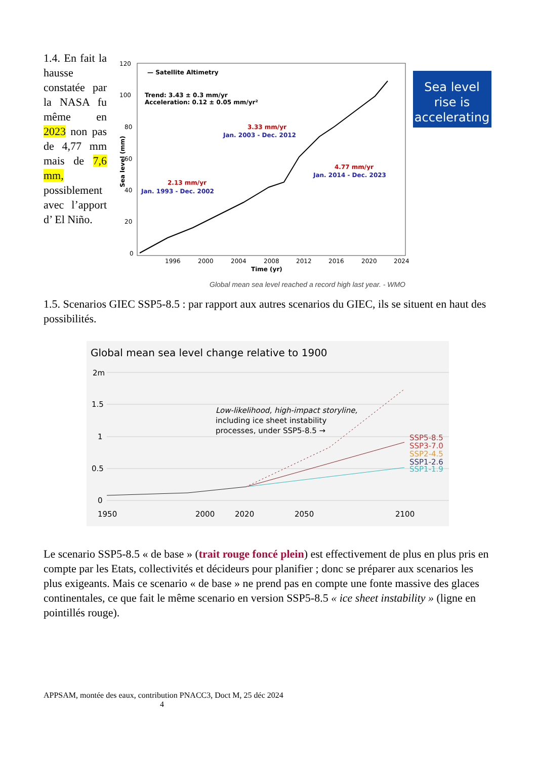1.4. En fait la hausse constatée par la NASA fu même en 2023 non pas de 4,77 mm mais de 7,6 mm, possiblement avec l’apport d’ El Niño.
— Satellite Altimetry
Trend: 3.43 ± 0.3 mm/yr
Acceleration: 0.12 ± 0.05 mm/yr²
2.13 mm/yr
Jan. 1993 - Dec. 2002
3.33 mm/yr
Jan. 2003 - Dec. 2012
4.77 mm/yr
Jan. 2014 - Dec. 2023
120
100
80
60
40
20
0
1996
2000
2004
2008
2012
2016
2020
2024
Time (yr)
Sea level (mm)
Sea level
rise is
accelerating
Global mean sea level reached a record high last year. - WMO
1.5. Scenarios GIEC SSP5-8.5 : par rapport aux autres scenarios du GIEC, ils se situent en haut des possibilités.
Global mean sea level change relative to 1900
2m
1.5
1
0.5
0
Low-likelihood, high-impact storyline,
including ice sheet instability
processes, under SSP5-8.5 →
SSP5-8.5
SSP3-7.0
SSP2-4.5
SSP1-2.6
SSP1-1.9
1950
2000
2020
2050
2100
Le scenario SSP5-8.5 « de base » (trait rouge foncé plein) est effectivement de plus en plus pris en compte par les Etats, collectivités et décideurs pour planifier ; donc se préparer aux scenarios les plus exigeants. Mais ce scenario « de base » ne prend pas en compte une fonte massive des glaces continentales, ce que fait le même scenario en version SSP5-8.5 « ice sheet instability » (ligne en pointillés rouge).
APPSAM, montée des eaux, contribution PNACC3, Doct M, 25 déc 2024
4